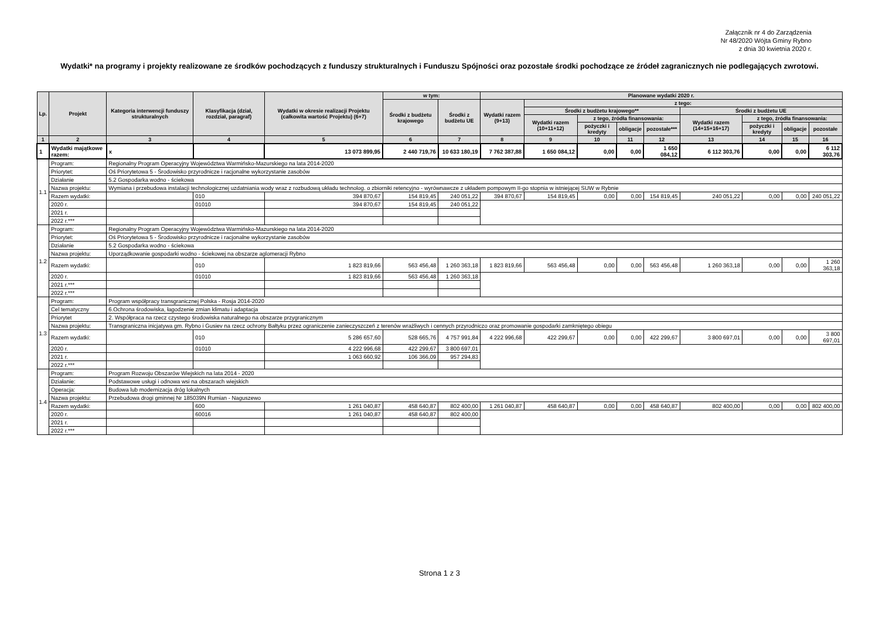Załącznik nr 4 do Zarządzenia
Nr 48/2020 Wójta Gminy Rybno
z dnia 30 kwietnia 2020 r.
Wydatki* na programy i projekty realizowane ze środków pochodzących z funduszy strukturalnych i Funduszu Spójności oraz pozostałe środki pochodzące ze źródeł zagranicznych nie podlegających zwrotowi.
| Lp. | Projekt | Kategoria interwencji funduszy strukturalnych | Klasyfikacja (dział, rozdział, paragraf) | Wydatki w okresie realizacji Projektu (całkowita wartość Projektu) (6+7) | w tym: | | Planowane wydatki 2020 r. | | | | | | | | |
| --- | --- | --- | --- | --- | --- | --- | --- | --- | --- | --- | --- | --- | --- | --- | --- |
| | | | | | Środki z budżetu krajowego | Środki z budżetu UE | Wydatki razem (9+13) | z tego: | | | | | | | |
| | | | | | | | | Środki z budżetu krajowego** | | | | Środki z budżetu UE | | | |
| | | | | | | | | Wydatki razem (10+11+12) | z tego, źródła finansowania: | | | Wydatki razem (14+15+16+17) | z tego, źródła finansowania: | | |
| | | | | | | | | | pożyczki i kredyty | obligacje | pozostałe*** | | pożyczki i kredyty | obligacje | pozostałe |
| 1 | 2 | 3 | 4 | 5 | 6 | 7 | 8 | 9 | 10 | 11 | 12 | 13 | 14 | 15 | 16 |
| 1 | Wydatki majątkowe razem: | x | | 13 073 899,95 | 2 440 719,76 | 10 633 180,19 | 7 762 387,88 | 1 650 084,12 | 0,00 | 0,00 | 1 650 084,12 | 6 112 303,76 | 0,00 | 0,00 | 6 112 303,76 |
| 1.1 | Program: | Regionalny Program Operacyjny Województwa Warmińsko-Mazurskiego na lata 2014-2020 | | | | | | | | | | | | | |
| | Priorytet: | Oś Priorytetowa 5 - Środowisko przyrodnicze i racjonalne wykorzystanie zasobów | | | | | | | | | | | | | |
| | Działanie | 5.2 Gospodarka wodno - ściekowa | | | | | | | | | | | | | |
| | Nazwa projektu: | Wymiana i przebudowa instalacji technologicznej uzdatniania wody wraz z rozbudową układu technolog. o zbiorniki retencyjno - wyrównawcze z układem pompowym II-go stopnia w istniejącej SUW w Rybnie | | | | | | | | | | | | | |
| | Razem wydatki: | | 010 | 394 870,67 | 154 819,45 | 240 051,22 | 394 870,67 | 154 819,45 | 0,00 | 0,00 | 154 819,45 | 240 051,22 | 0,00 | 0,00 | 240 051,22 |
| | 2020 r. | | 01010 | 394 870,67 | 154 819,45 | 240 051,22 | | | | | | | | | |
| | 2021 r. | | | | | | | | | | | | | | |
| | 2022 r.*** | | | | | | | | | | | | | | |
| 1.2 | Program: | Regionalny Program Operacyjny Województwa Warmińsko-Mazurskiego na lata 2014-2020 | | | | | | | | | | | | | |
| | Priorytet: | Oś Priorytetowa 5 - Środowisko przyrodnicze i racjonalne wykorzystanie zasobów | | | | | | | | | | | | | |
| | Działanie | 5.2 Gospodarka wodno - ściekowa | | | | | | | | | | | | | |
| | Nazwa projektu: | Uporządkowanie gospodarki wodno - ściekowej na obszarze aglomeracji Rybno | | | | | | | | | | | | | |
| | Razem wydatki: | | 010 | 1 823 819,66 | 563 456,48 | 1 260 363,18 | 1 823 819,66 | 563 456,48 | 0,00 | 0,00 | 563 456,48 | 1 260 363,18 | 0,00 | 0,00 | 1 260 363,18 |
| | 2020 r. | | 01010 | 1 823 819,66 | 563 456,48 | 1 260 363,18 | | | | | | | | | |
| | 2021 r.*** | | | | | | | | | | | | | | |
| | 2022 r.*** | | | | | | | | | | | | | | |
| 1.3 | Program: | Program współpracy transgranicznej Polska - Rosja 2014-2020 | | | | | | | | | | | | | |
| | Cel tematyczny | 6.Ochrona środowiska, łagodzenie zmian klimatu i adaptacja | | | | | | | | | | | | | |
| | Priorytet | 2. Współpraca na rzecz czystego środowiska naturalnego na obszarze przygranicznym | | | | | | | | | | | | | |
| | Nazwa projektu: | Transgraniczna inicjatywa gm. Rybno i Gusiev na rzecz ochrony Bałtyku przez ograniczenie zanieczyszczeń z terenów wrażliwych i cennych przyrodniczo oraz promowanie gospodarki zamkniętego obiegu | | | | | | | | | | | | | |
| | Razem wydatki: | | 010 | 5 286 657,60 | 528 665,76 | 4 757 991,84 | 4 222 996,68 | 422 299,67 | 0,00 | 0,00 | 422 299,67 | 3 800 697,01 | 0,00 | 0,00 | 3 800 697,01 |
| | 2020 r. | | 01010 | 4 222 996,68 | 422 299,67 | 3 800 697,01 | | | | | | | | | |
| | 2021 r. | | | 1 063 660,92 | 106 366,09 | 957 294,83 | | | | | | | | | |
| | 2022 r.*** | | | | | | | | | | | | | | |
| 1.4 | Program: | Program Rozwoju Obszarów Wiejskich na lata 2014 - 2020 | | | | | | | | | | | | | |
| | Działanie: | Podstawowe usługi i odnowa wsi na obszarach wiejskich | | | | | | | | | | | | | |
| | Operacja: | Budowa lub modernizacja dróg lokalnych | | | | | | | | | | | | | |
| | Nazwa projektu: | Przebudowa drogi gminnej Nr 185039N Rumian - Naguszewo | | | | | | | | | | | | | |
| | Razem wydatki: | | 600 | 1 261 040,87 | 458 640,87 | 802 400,00 | 1 261 040,87 | 458 640,87 | 0,00 | 0,00 | 458 640,87 | 802 400,00 | 0,00 | 0,00 | 802 400,00 |
| | 2020 r. | | 60016 | 1 261 040,87 | 458 640,87 | 802 400,00 | | | | | | | | | |
| | 2021 r. | | | | | | | | | | | | | | |
| | 2022 r.*** | | | | | | | | | | | | | | |
Strona 1 z 3